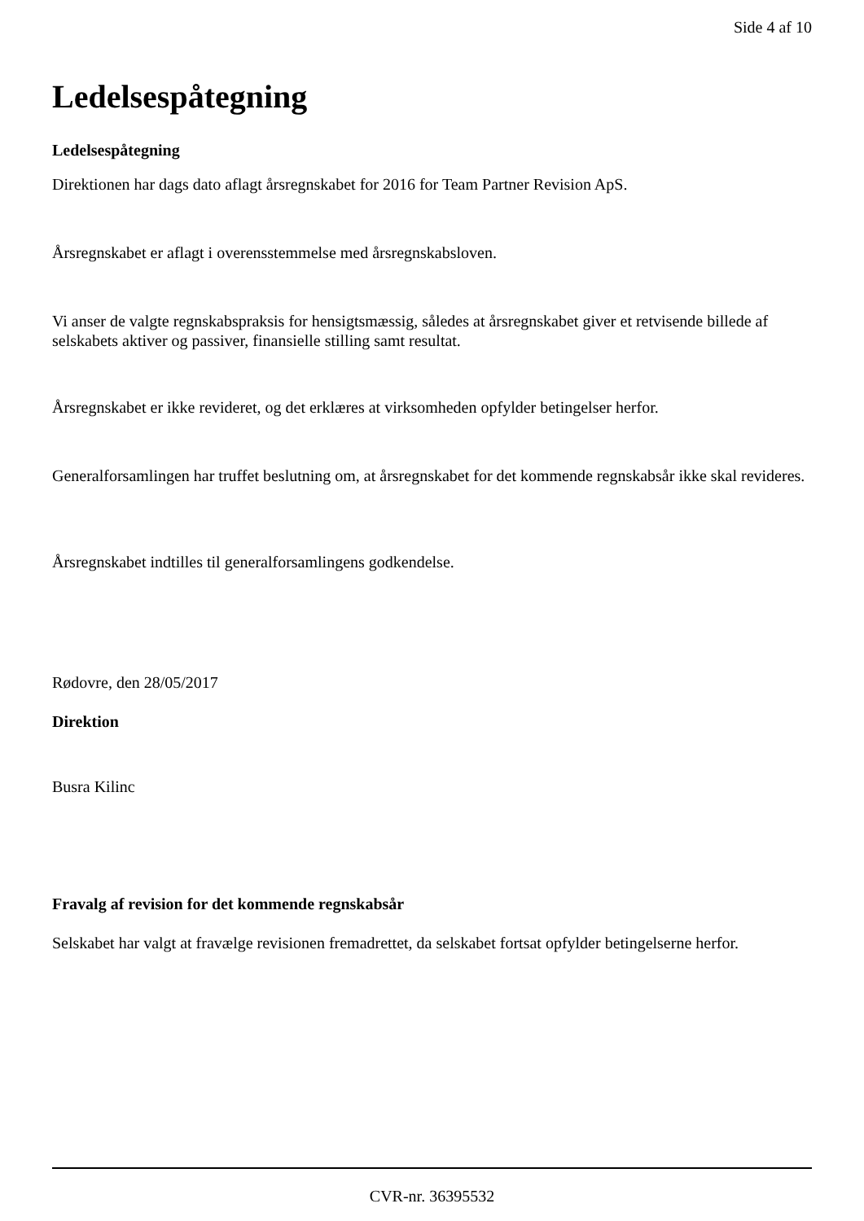Side 4 af 10
Ledelsespåtegning
Ledelsespåtegning
Direktionen har dags dato aflagt årsregnskabet for 2016 for Team Partner Revision ApS.
Årsregnskabet er aflagt i overensstemmelse med årsregnskabsloven.
Vi anser de valgte regnskabspraksis for hensigtsmæssig, således at årsregnskabet giver et retvisende billede af selskabets aktiver og passiver, finansielle stilling samt resultat.
Årsregnskabet er ikke revideret, og det erklæres at virksomheden opfylder betingelser herfor.
Generalforsamlingen har truffet beslutning om, at årsregnskabet for det kommende regnskabsår ikke skal revideres.
Årsregnskabet indtilles til generalforsamlingens godkendelse.
Rødovre, den 28/05/2017
Direktion
Busra Kilinc
Fravalg af revision for det kommende regnskabsår
Selskabet har valgt at fravælge revisionen fremadrettet, da selskabet fortsat opfylder betingelserne herfor.
CVR-nr. 36395532